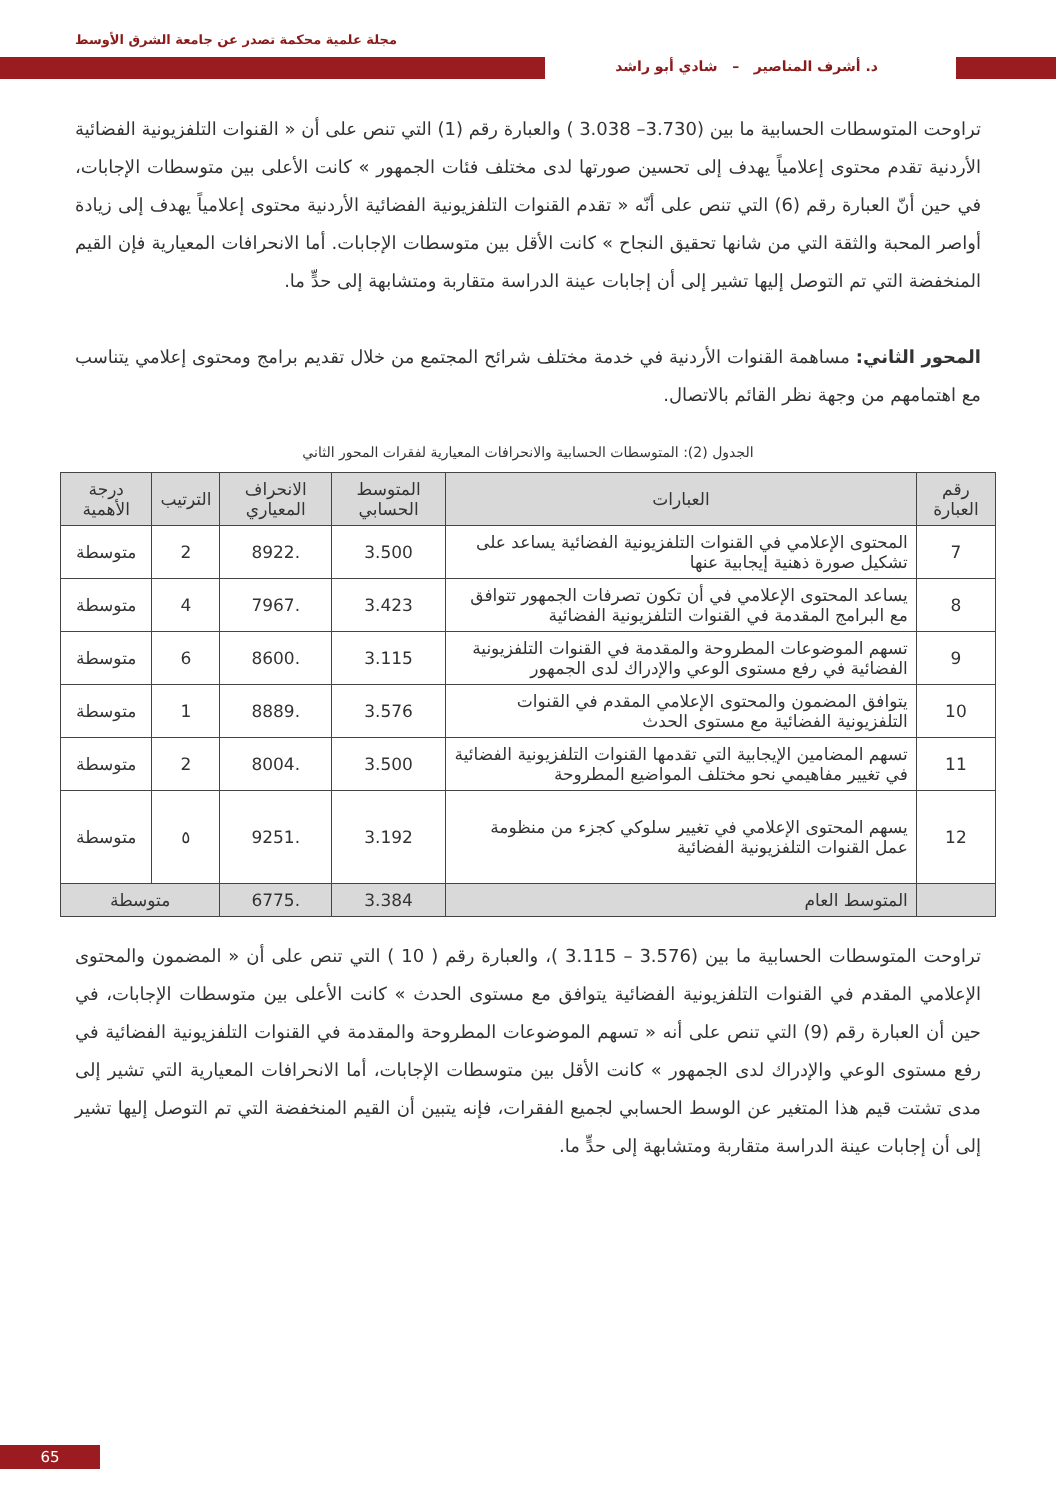مجلة علمية محكمة تصدر عن جامعة الشرق الأوسط
د. أشرف المناصير – شادي أبو راشد
تراوحت المتوسطات الحسابية ما بين (3.730– 3.038 ) والعبارة رقم (1) التي تنص على أن « القنوات التلفزيونية الفضائية الأردنية تقدم محتوى إعلامياً يهدف إلى تحسين صورتها لدى مختلف فئات الجمهور » كانت الأعلى بين متوسطات الإجابات، في حين أنّ العبارة رقم (6) التي تنص على أنّه « تقدم القنوات التلفزيونية الفضائية الأردنية محتوى إعلامياً يهدف إلى زيادة أواصر المحبة والثقة التي من شانها تحقيق النجاح » كانت الأقل بين متوسطات الإجابات. أما الانحرافات المعيارية فإن القيم المنخفضة التي تم التوصل إليها تشير إلى أن إجابات عينة الدراسة متقاربة ومتشابهة إلى حدٍّ ما.
المحور الثاني: مساهمة القنوات الأردنية في خدمة مختلف شرائح المجتمع من خلال تقديم برامج ومحتوى إعلامي يتناسب مع اهتمامهم من وجهة نظر القائم بالاتصال.
الجدول (2): المتوسطات الحسابية والانحرافات المعيارية لفقرات المحور الثاني
| رقم العبارة | العبارات | المتوسط الحسابي | الانحراف المعياري | الترتيب | درجة الأهمية |
| --- | --- | --- | --- | --- | --- |
| 7 | المحتوى الإعلامي في القنوات التلفزيونية الفضائية يساعد على تشكيل صورة ذهنية إيجابية عنها | 3.500 | .8922 | 2 | متوسطة |
| 8 | يساعد المحتوى الإعلامي في أن تكون تصرفات الجمهور تتوافق مع البرامج المقدمة في القنوات التلفزيونية الفضائية | 3.423 | .7967 | 4 | متوسطة |
| 9 | تسهم الموضوعات المطروحة والمقدمة في القنوات التلفزيونية الفضائية في رفع مستوى الوعي والإدراك لدى الجمهور | 3.115 | .8600 | 6 | متوسطة |
| 10 | يتوافق المضمون والمحتوى الإعلامي المقدم في القنوات التلفزيونية الفضائية مع مستوى الحدث | 3.576 | .8889 | 1 | متوسطة |
| 11 | تسهم المضامين الإيجابية التي تقدمها القنوات التلفزيونية الفضائية في تغيير مفاهيمي نحو مختلف المواضيع المطروحة | 3.500 | .8004 | 2 | متوسطة |
| 12 | يسهم المحتوى الإعلامي في تغيير سلوكي كجزء من منظومة عمل القنوات التلفزيونية الفضائية | 3.192 | .9251 | ٥ | متوسطة |
| | المتوسط العام | 3.384 | .6775 | متوسطة | |
تراوحت المتوسطات الحسابية ما بين (3.576 – 3.115 )، والعبارة رقم ( 10 ) التي تنص على أن « المضمون والمحتوى الإعلامي المقدم في القنوات التلفزيونية الفضائية يتوافق مع مستوى الحدث » كانت الأعلى بين متوسطات الإجابات، في حين أن العبارة رقم (9) التي تنص على أنه « تسهم الموضوعات المطروحة والمقدمة في القنوات التلفزيونية الفضائية في رفع مستوى الوعي والإدراك لدى الجمهور » كانت الأقل بين متوسطات الإجابات، أما الانحرافات المعيارية التي تشير إلى مدى تشتت قيم هذا المتغير عن الوسط الحسابي لجميع الفقرات، فإنه يتبين أن القيم المنخفضة التي تم التوصل إليها تشير إلى أن إجابات عينة الدراسة متقاربة ومتشابهة إلى حدٍّ ما.
65